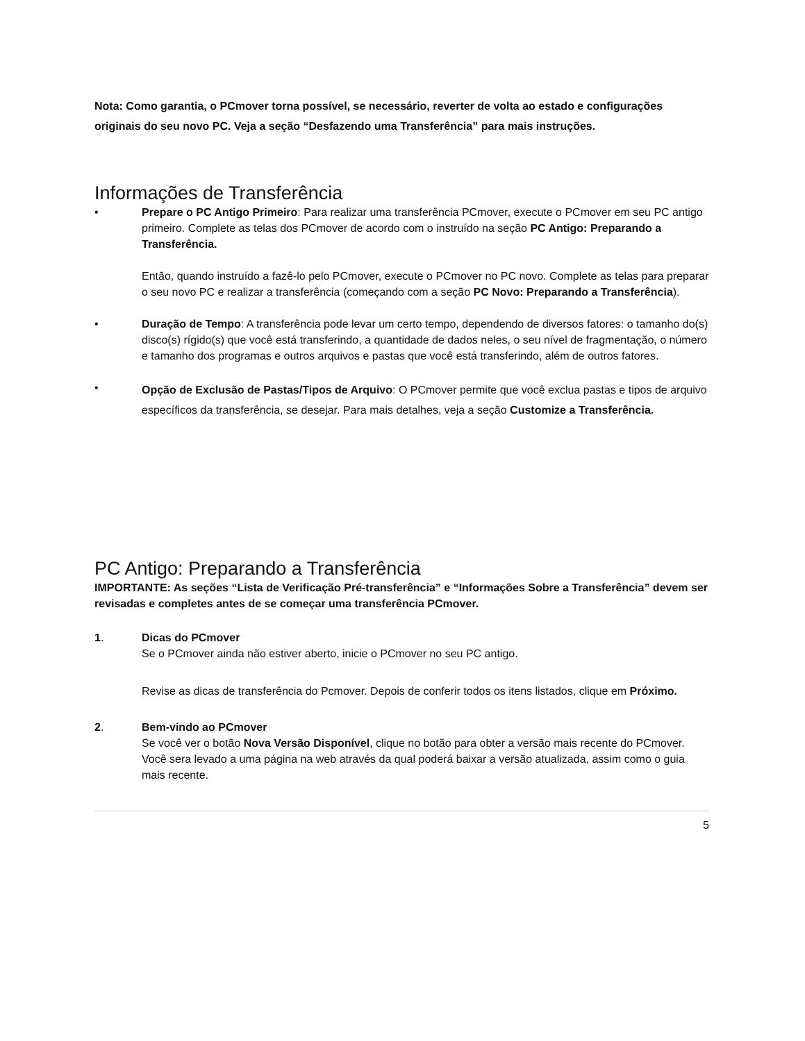Nota: Como garantia, o PCmover torna possível, se necessário, reverter de volta ao estado e configurações originais do seu novo PC. Veja a seção “Desfazendo uma Transferência” para mais instruções.
Informações de Transferência
• Prepare o PC Antigo Primeiro: Para realizar uma transferência PCmover, execute o PCmover em seu PC antigo primeiro. Complete as telas dos PCmover de acordo com o instruído na seção PC Antigo: Preparando a Transferência.
Então, quando instruído a fazê-lo pelo PCmover, execute o PCmover no PC novo. Complete as telas para preparar o seu novo PC e realizar a transferência (começando com a seção PC Novo: Preparando a Transferência).
• Duração de Tempo: A transferência pode levar um certo tempo, dependendo de diversos fatores: o tamanho do(s) disco(s) rígido(s) que você está transferindo, a quantidade de dados neles, o seu nível de fragmentação, o número e tamanho dos programas e outros arquivos e pastas que você está transferindo, além de outros fatores.
•
Opção de Exclusão de Pastas/Tipos de Arquivo: O PCmover permite que você exclua pastas e tipos de arquivo específicos da transferência, se desejar. Para mais detalhes, veja a seção Customize a Transferência.
PC Antigo: Preparando a Transferência
IMPORTANTE: As seções “Lista de Verificação Pré-transferência” e “Informações Sobre a Transferência” devem ser revisadas e completes antes de se começar uma transferência PCmover.
1. Dicas do PCmover
Se o PCmover ainda não estiver aberto, inicie o PCmover no seu PC antigo.
Revise as dicas de transferência do Pcmover. Depois de conferir todos os itens listados, clique em Próximo.
2. Bem-vindo ao PCmover
Se você ver o botão Nova Versão Disponível, clique no botão para obter a versão mais recente do PCmover. Você sera levado a uma página na web através da qual poderá baixar a versão atualizada, assim como o guia mais recente.
5